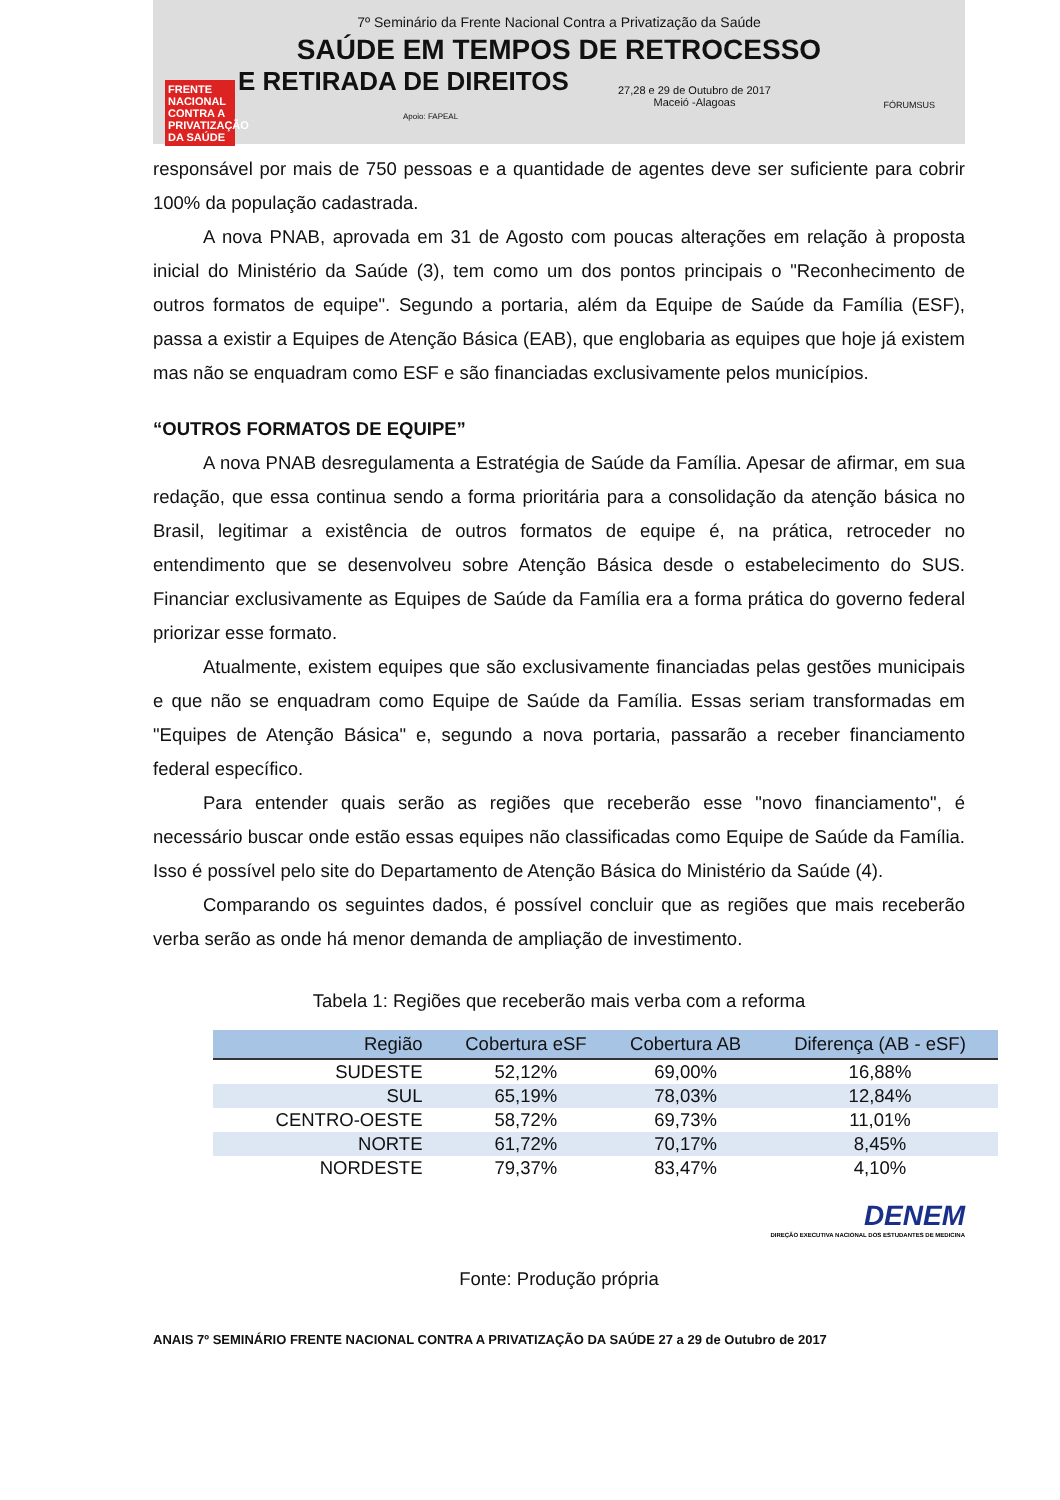7º Seminário da Frente Nacional Contra a Privatização da Saúde
SAÚDE EM TEMPOS DE RETROCESSO
E RETIRADA DE DIREITOS
FRENTE NACIONAL CONTRA A PRIVATIZAÇÃO DA SAÚDE
27,28 e 29 de Outubro de 2017
Maceió -Alagoas
Apoio: FAPEAL
FÓRUMSUS
responsável por mais de 750 pessoas e a quantidade de agentes deve ser suficiente para cobrir 100% da população cadastrada.
A nova PNAB, aprovada em 31 de Agosto com poucas alterações em relação à proposta inicial do Ministério da Saúde (3), tem como um dos pontos principais o "Reconhecimento de outros formatos de equipe". Segundo a portaria, além da Equipe de Saúde da Família (ESF), passa a existir a Equipes de Atenção Básica (EAB), que englobaria as equipes que hoje já existem mas não se enquadram como ESF e são financiadas exclusivamente pelos municípios.
“OUTROS FORMATOS DE EQUIPE”
A nova PNAB desregulamenta a Estratégia de Saúde da Família. Apesar de afirmar, em sua redação, que essa continua sendo a forma prioritária para a consolidação da atenção básica no Brasil, legitimar a existência de outros formatos de equipe é, na prática, retroceder no entendimento que se desenvolveu sobre Atenção Básica desde o estabelecimento do SUS. Financiar exclusivamente as Equipes de Saúde da Família era a forma prática do governo federal priorizar esse formato.
Atualmente, existem equipes que são exclusivamente financiadas pelas gestões municipais e que não se enquadram como Equipe de Saúde da Família. Essas seriam transformadas em "Equipes de Atenção Básica" e, segundo a nova portaria, passarão a receber financiamento federal específico.
Para entender quais serão as regiões que receberão esse "novo financiamento", é necessário buscar onde estão essas equipes não classificadas como Equipe de Saúde da Família. Isso é possível pelo site do Departamento de Atenção Básica do Ministério da Saúde (4).
Comparando os seguintes dados, é possível concluir que as regiões que mais receberão verba serão as onde há menor demanda de ampliação de investimento.
Tabela 1: Regiões que receberão mais verba com a reforma
| Região | Cobertura eSF | Cobertura AB | Diferença (AB - eSF) |
| --- | --- | --- | --- |
| SUDESTE | 52,12% | 69,00% | 16,88% |
| SUL | 65,19% | 78,03% | 12,84% |
| CENTRO-OESTE | 58,72% | 69,73% | 11,01% |
| NORTE | 61,72% | 70,17% | 8,45% |
| NORDESTE | 79,37% | 83,47% | 4,10% |
DENEM
DIREÇÃO EXECUTIVA NACIONAL DOS ESTUDANTES DE MEDICINA
Fonte: Produção própria
ANAIS 7º SEMINÁRIO FRENTE NACIONAL CONTRA A PRIVATIZAÇÃO DA SAÚDE 27 a 29 de Outubro de 2017